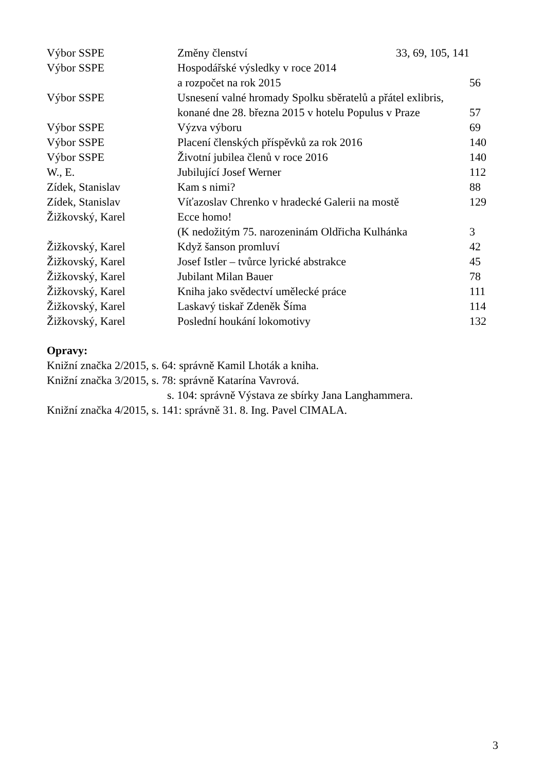| Výbor SSPE | Změny členství 33, 69, 105, 141 | |
| Výbor SSPE | Hospodářské výsledky v roce 2014 | |
| | a rozpočet na rok 2015 | 56 |
| Výbor SSPE | Usnesení valné hromady Spolku sběratelů a přátel exlibris, | |
| | konané dne 28. března 2015 v hotelu Populus v Praze | 57 |
| Výbor SSPE | Výzva výboru | 69 |
| Výbor SSPE | Placení členských příspěvků za rok 2016 | 140 |
| Výbor SSPE | Životní jubilea členů v roce 2016 | 140 |
| W., E. | Jubilující Josef Werner | 112 |
| Zídek, Stanislav | Kam s nimi? | 88 |
| Zídek, Stanislav | Víťazoslav Chrenko v hradecké Galerii na mostě | 129 |
| Žižkovský, Karel | Ecce homo! | |
| | (K nedožitým 75. narozeninám Oldřicha Kulhánka | 3 |
| Žižkovský, Karel | Když šanson promluví | 42 |
| Žižkovský, Karel | Josef Istler – tvůrce lyrické abstrakce | 45 |
| Žižkovský, Karel | Jubilant Milan Bauer | 78 |
| Žižkovský, Karel | Kniha jako svědectví umělecké práce | 111 |
| Žižkovský, Karel | Laskavý tiskař Zdeněk Šíma | 114 |
| Žižkovský, Karel | Poslední houkání lokomotivy | 132 |
Opravy:
Knižní značka 2/2015, s. 64: správně Kamil Lhoták a kniha.
Knižní značka 3/2015, s. 78: správně Katarína Vavrová.
s. 104: správně Výstava ze sbírky Jana Langhammera.
Knižní značka 4/2015, s. 141: správně 31. 8. Ing. Pavel CIMALA.
3